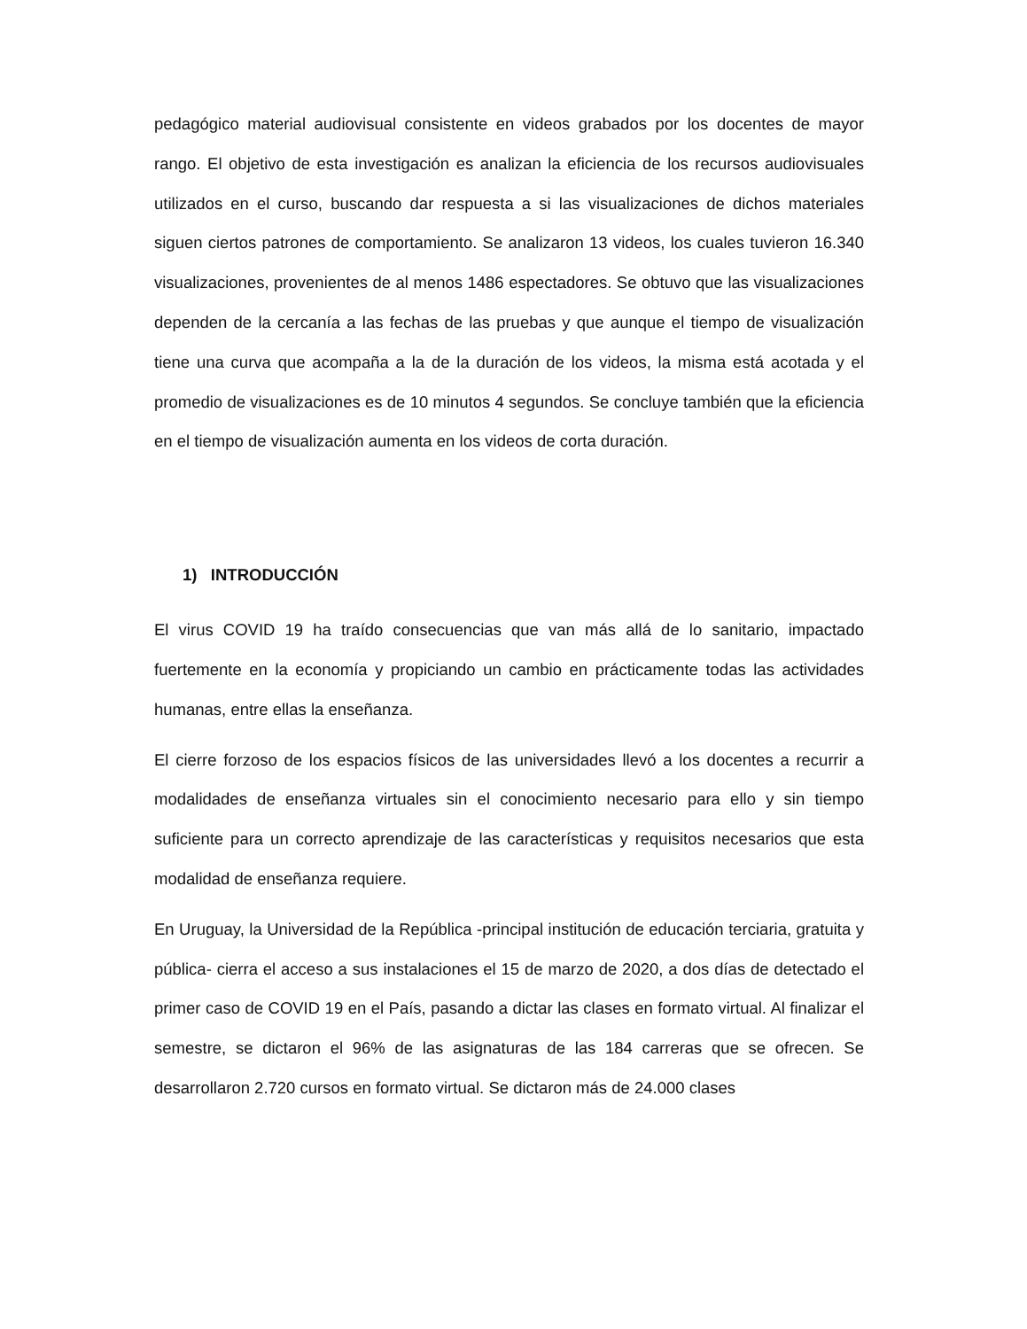pedagógico material audiovisual consistente en videos grabados por los docentes de mayor rango. El objetivo de esta investigación es analizan la eficiencia de los recursos audiovisuales utilizados en el curso, buscando dar respuesta a si las visualizaciones de dichos materiales siguen ciertos patrones de comportamiento. Se analizaron 13 videos, los cuales tuvieron 16.340 visualizaciones, provenientes de al menos 1486 espectadores. Se obtuvo que las visualizaciones dependen de la cercanía a las fechas de las pruebas y que aunque el tiempo de visualización tiene una curva que acompaña a la de la duración de los videos, la misma está acotada y el promedio de visualizaciones es de 10 minutos 4 segundos. Se concluye también que la eficiencia en el tiempo de visualización aumenta en los videos de corta duración.
1) INTRODUCCIÓN
El virus COVID 19 ha traído consecuencias que van más allá de lo sanitario, impactado fuertemente en la economía y propiciando un cambio en prácticamente todas las actividades humanas, entre ellas la enseñanza.
El cierre forzoso de los espacios físicos de las universidades llevó a los docentes a recurrir a modalidades de enseñanza virtuales sin el conocimiento necesario para ello y sin tiempo suficiente para un correcto aprendizaje de las características y requisitos necesarios que esta modalidad de enseñanza requiere.
En Uruguay, la Universidad de la República -principal institución de educación terciaria, gratuita y pública- cierra el acceso a sus instalaciones el 15 de marzo de 2020, a dos días de detectado el primer caso de COVID 19 en el País, pasando a dictar las clases en formato virtual. Al finalizar el semestre, se dictaron el 96% de las asignaturas de las 184 carreras que se ofrecen. Se desarrollaron 2.720 cursos en formato virtual. Se dictaron más de 24.000 clases